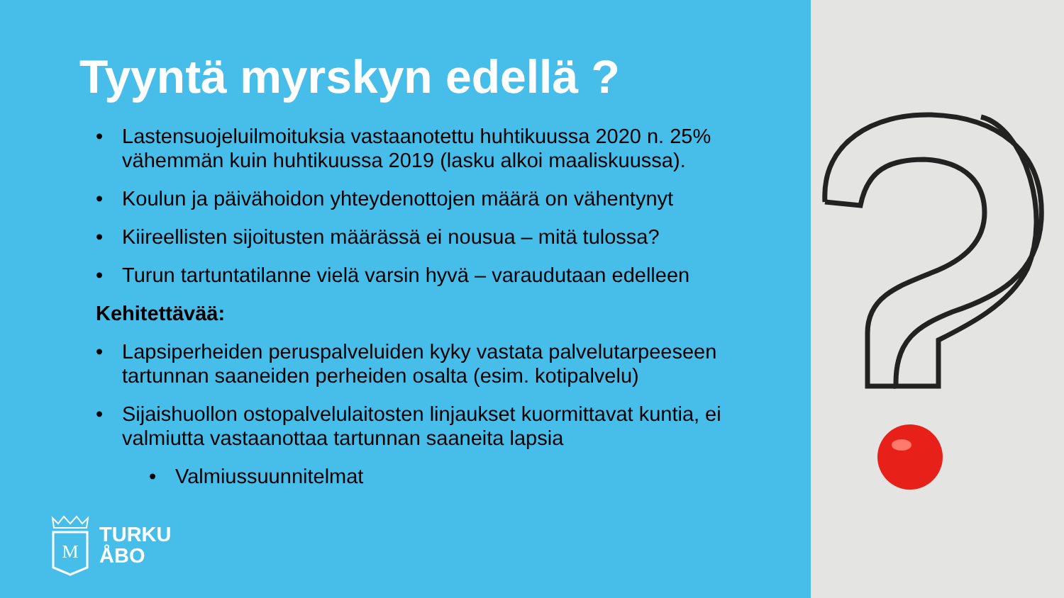Tyyntä myrskyn edellä ?
• Lastensuojeluilmoituksia vastaanotettu huhtikuussa 2020 n. 25% vähemmän kuin huhtikuussa 2019 (lasku alkoi maaliskuussa).
• Koulun ja päivähoidon yhteydenottojen määrä on vähentynyt
• Kiireellisten sijoitusten määrässä ei nousua – mitä tulossa?
• Turun tartuntatilanne vielä varsin hyvä – varaudutaan edelleen
Kehitettävää:
• Lapsiperheiden peruspalveluiden kyky vastata palvelutarpeeseen tartunnan saaneiden perheiden osalta (esim. kotipalvelu)
• Sijaishuollon ostopalvelulaitosten linjaukset kuormittavat kuntia, ei valmiutta vastaanottaa tartunnan saaneita lapsia
• Valmiussuunnitelmat
M
TURKU
ÅBO